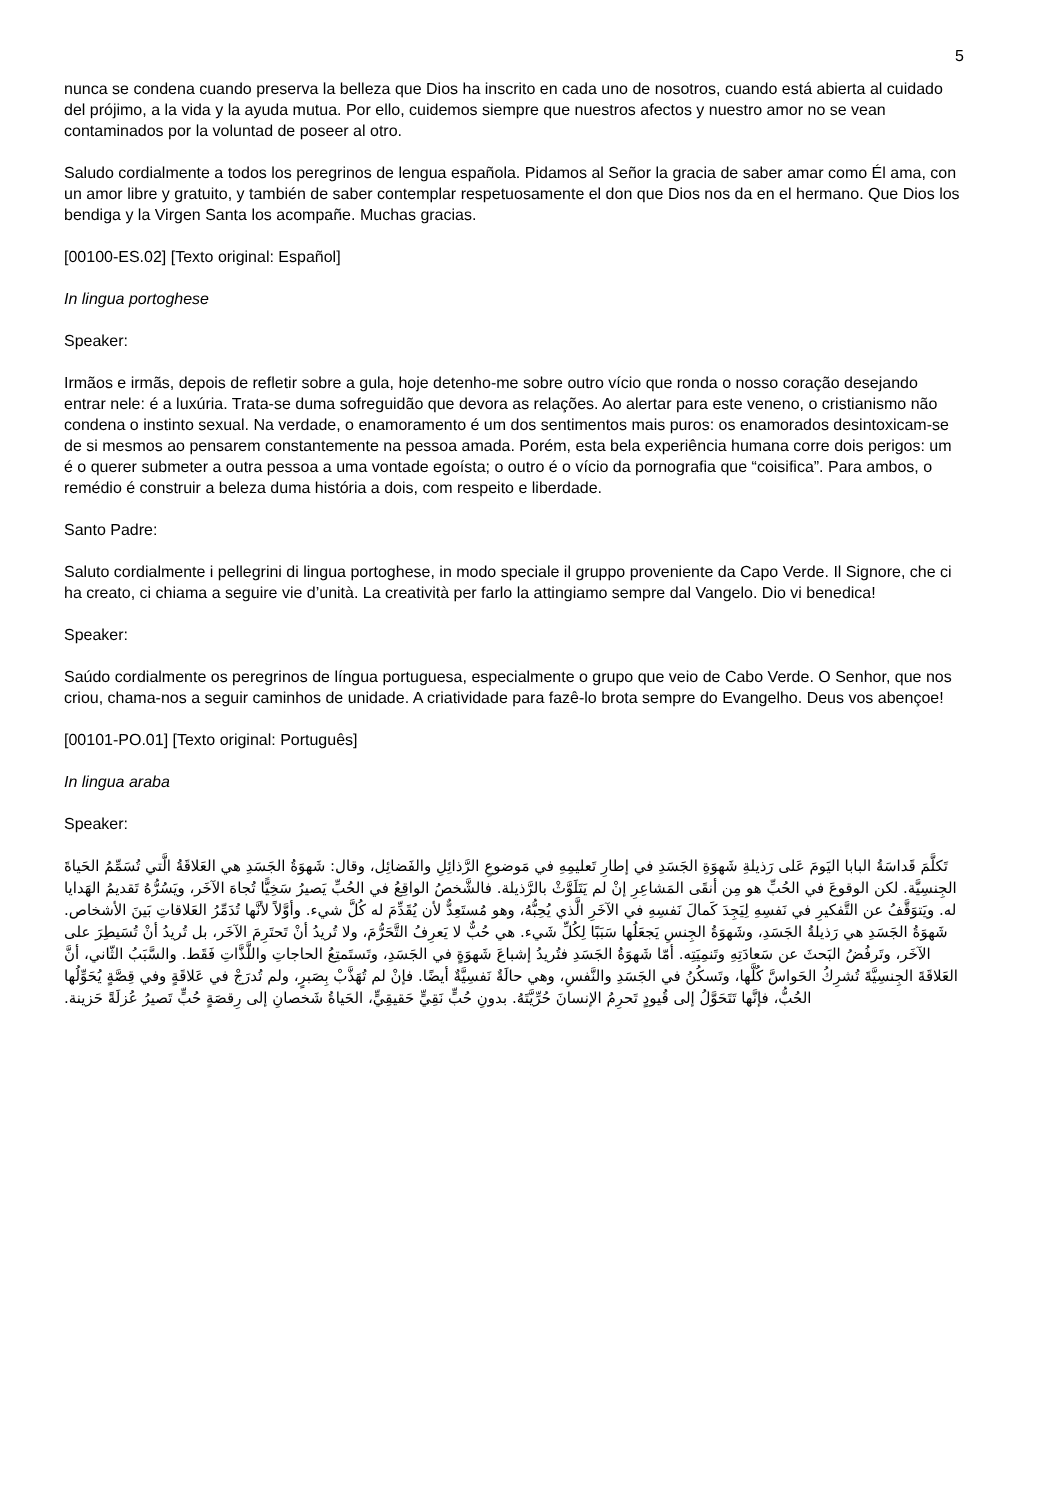5
nunca se condena cuando preserva la belleza que Dios ha inscrito en cada uno de nosotros, cuando está abierta al cuidado del prójimo, a la vida y la ayuda mutua. Por ello, cuidemos siempre que nuestros afectos y nuestro amor no se vean contaminados por la voluntad de poseer al otro.
Saludo cordialmente a todos los peregrinos de lengua española. Pidamos al Señor la gracia de saber amar como Él ama, con un amor libre y gratuito, y también de saber contemplar respetuosamente el don que Dios nos da en el hermano. Que Dios los bendiga y la Virgen Santa los acompañe. Muchas gracias.
[00100-ES.02] [Texto original: Español]
In lingua portoghese
Speaker:
Irmãos e irmãs, depois de refletir sobre a gula, hoje detenho-me sobre outro vício que ronda o nosso coração desejando entrar nele: é a luxúria. Trata-se duma sofreguidão que devora as relações. Ao alertar para este veneno, o cristianismo não condena o instinto sexual. Na verdade, o enamoramento é um dos sentimentos mais puros: os enamorados desintoxicam-se de si mesmos ao pensarem constantemente na pessoa amada. Porém, esta bela experiência humana corre dois perigos: um é o querer submeter a outra pessoa a uma vontade egoísta; o outro é o vício da pornografia que “coisifica”. Para ambos, o remédio é construir a beleza duma história a dois, com respeito e liberdade.
Santo Padre:
Saluto cordialmente i pellegrini di lingua portoghese, in modo speciale il gruppo proveniente da Capo Verde. Il Signore, che ci ha creato, ci chiama a seguire vie d’unità. La creatività per farlo la attingiamo sempre dal Vangelo. Dio vi benedica!
Speaker:
Saúdo cordialmente os peregrinos de língua portuguesa, especialmente o grupo que veio de Cabo Verde. O Senhor, que nos criou, chama-nos a seguir caminhos de unidade. A criatividade para fazê-lo brota sempre do Evangelho. Deus vos abençoe!
[00101-PO.01] [Texto original: Português]
In lingua araba
Speaker:
تَكلَّمَ قَداسَةُ البابا اليَومَ عَلى رَذيلةِ شَهوَةِ الجَسَدِ في إطارِ تَعليمِهِ في مَوضوعِ الرَّذائِلِ والفَضائِل، وقال: شَهوَةُ الجَسَدِ هي العَلاقَةُ الَّتي تُسَمِّمُ الحَياةَ الجِنسِيَّة. لكن الوقوعَ في الحُبِّ هو مِن أنقَى المَشاعِرِ إنْ لم يَتَلَوَّثْ بالرَّذيلة. فالشَّخصُ الواقِعُ في الحُبِّ يَصيرُ سَخِيًّا تُجاهَ الآخَر، ويَسُرُّهُ تَقديمُ الهَدايا له. ويَتوَقَّفُ عن التَّفكيرِ في نَفسِهِ لِيَجِدَ كَمالَ نَفسِهِ في الآخَرِ الَّذي يُحِبُّهُ، وهو مُستَعِدٌّ لأن يُقَدِّمَ له كُلَّ شيء. وأوَّلاً لأنَّها تُدَمِّرُ العَلاقاتِ بَينَ الأشخاص. شَهوَةُ الجَسَدِ هي رَذيلةُ الجَسَدِ، وشَهوَةُ الجِنسِ يَجعَلُها سَبَبًا لِكُلِّ شَيء. هي حُبٌّ لا يَعرِفُ التَّحَرُّمَ، ولا تُريدُ أنْ تَحتَرِمَ الآخَر، بل تُريدُ أنْ تُسَيطِرَ على الآخَر، وتَرفُضُ البَحثَ عن سَعادَتِهِ وتَنمِيَتِه. أمّا شَهوَةُ الجَسَدِ فتُريدُ إشباعَ شَهوَةٍ في الجَسَدِ، وتَستَمتِعُ الحاجاتِ واللَّذَّاتِ فَقَط. والسَّبَبُ الثّاني، أنَّ العَلاقَةَ الجِنسِيَّةَ تُشرِكُ الحَواسَّ كُلَّها، وتَسكُنُ في الجَسَدِ والنَّفسِ، وهي حالَةٌ نَفسِيَّةٌ أيضًا. فإنْ لم تُهَذَّبْ بِصَبرٍ، ولم تُدرَجْ في عَلاقَةٍ وفي قِصَّةٍ يُحَوِّلُها الحُبُّ، فإنَّها تَتَحَوَّلُ إلى قُيودٍ تَحرِمُ الإنسانَ حُرِّيَّتَهُ. بدونِ حُبٍّ نَقِيٍّ حَقيقِيٍّ، الحَياةُ شَخصانِ إلى رِقصَةٍ حُبٍّ تَصيرُ عُزلَةً حَزينة.